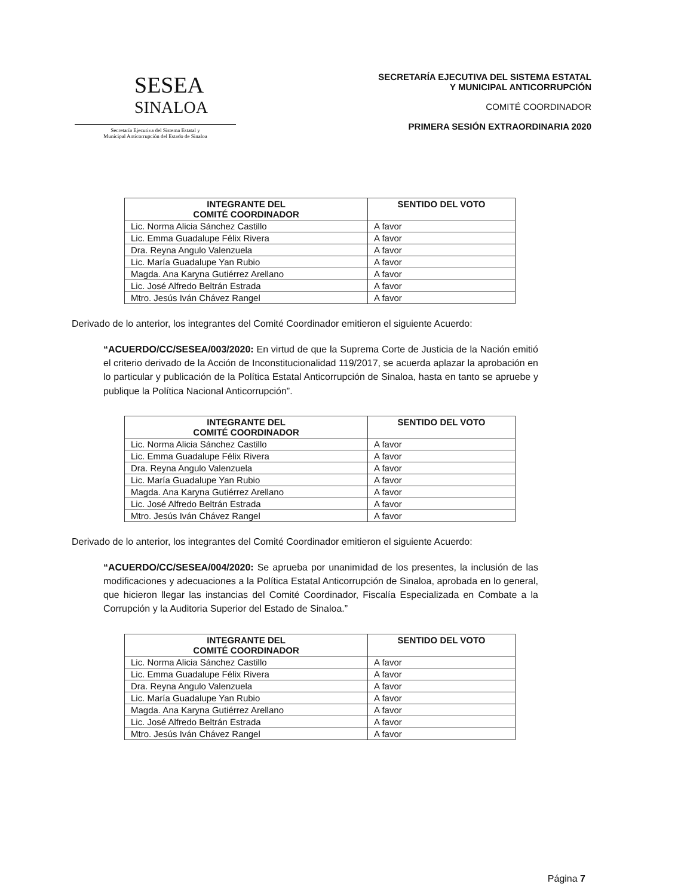SESEA
SINALOA
Secretaría Ejecutiva del Sistema Estatal y
Municipal Anticorrupción del Estado de Sinaloa
SECRETARÍA EJECUTIVA DEL SISTEMA ESTATAL
Y MUNICIPAL ANTICORRUPCIÓN
COMITÉ COORDINADOR
PRIMERA SESIÓN EXTRAORDINARIA 2020
| INTEGRANTE DEL COMITÉ COORDINADOR | SENTIDO DEL VOTO |
| --- | --- |
| Lic. Norma Alicia Sánchez Castillo | A favor |
| Lic. Emma Guadalupe Félix Rivera | A favor |
| Dra. Reyna Angulo Valenzuela | A favor |
| Lic. María Guadalupe Yan Rubio | A favor |
| Magda. Ana Karyna Gutiérrez Arellano | A favor |
| Lic. José Alfredo Beltrán Estrada | A favor |
| Mtro. Jesús Iván Chávez Rangel | A favor |
Derivado de lo anterior, los integrantes del Comité Coordinador emitieron el siguiente Acuerdo:
“ACUERDO/CC/SESEA/003/2020: En virtud de que la Suprema Corte de Justicia de la Nación emitió el criterio derivado de la Acción de Inconstitucionalidad 119/2017, se acuerda aplazar la aprobación en lo particular y publicación de la Política Estatal Anticorrupción de Sinaloa, hasta en tanto se apruebe y publique la Política Nacional Anticorrupción”.
| INTEGRANTE DEL COMITÉ COORDINADOR | SENTIDO DEL VOTO |
| --- | --- |
| Lic. Norma Alicia Sánchez Castillo | A favor |
| Lic. Emma Guadalupe Félix Rivera | A favor |
| Dra. Reyna Angulo Valenzuela | A favor |
| Lic. María Guadalupe Yan Rubio | A favor |
| Magda. Ana Karyna Gutiérrez Arellano | A favor |
| Lic. José Alfredo Beltrán Estrada | A favor |
| Mtro. Jesús Iván Chávez Rangel | A favor |
Derivado de lo anterior, los integrantes del Comité Coordinador emitieron el siguiente Acuerdo:
“ACUERDO/CC/SESEA/004/2020: Se aprueba por unanimidad de los presentes, la inclusión de las modificaciones y adecuaciones a la Política Estatal Anticorrupción de Sinaloa, aprobada en lo general, que hicieron llegar las instancias del Comité Coordinador, Fiscalía Especializada en Combate a la Corrupción y la Auditoria Superior del Estado de Sinaloa.”
| INTEGRANTE DEL COMITÉ COORDINADOR | SENTIDO DEL VOTO |
| --- | --- |
| Lic. Norma Alicia Sánchez Castillo | A favor |
| Lic. Emma Guadalupe Félix Rivera | A favor |
| Dra. Reyna Angulo Valenzuela | A favor |
| Lic. María Guadalupe Yan Rubio | A favor |
| Magda. Ana Karyna Gutiérrez Arellano | A favor |
| Lic. José Alfredo Beltrán Estrada | A favor |
| Mtro. Jesús Iván Chávez Rangel | A favor |
Página 7